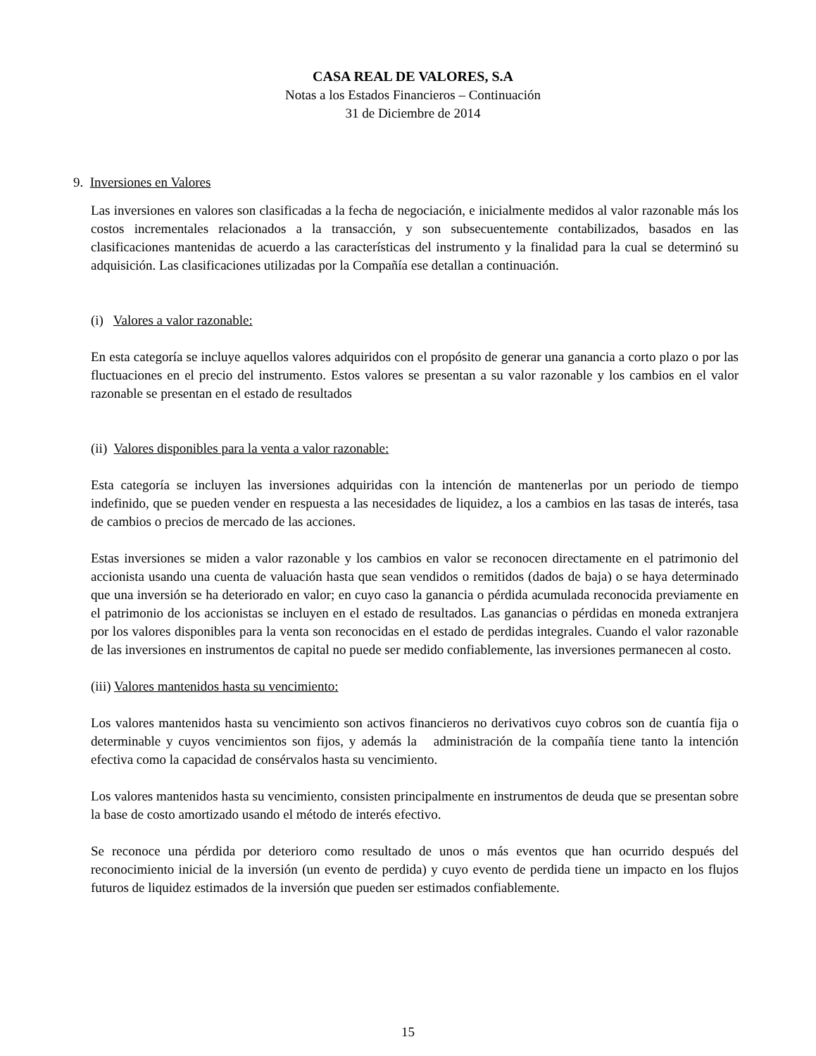CASA REAL DE VALORES, S.A
Notas a los Estados Financieros – Continuación
31 de Diciembre de 2014
9. Inversiones en Valores
Las inversiones en valores son clasificadas a la fecha de negociación, e inicialmente medidos al valor razonable más los costos incrementales relacionados a la transacción, y son subsecuentemente contabilizados, basados en las clasificaciones mantenidas de acuerdo a las características del instrumento y la finalidad para la cual se determinó su adquisición. Las clasificaciones utilizadas por la Compañía ese detallan a continuación.
(i) Valores a valor razonable:
En esta categoría se incluye aquellos valores adquiridos con el propósito de generar una ganancia a corto plazo o por las fluctuaciones en el precio del instrumento. Estos valores se presentan a su valor razonable y los cambios en el valor razonable se presentan en el estado de resultados
(ii) Valores disponibles para la venta a valor razonable:
Esta categoría se incluyen las inversiones adquiridas con la intención de mantenerlas por un periodo de tiempo indefinido, que se pueden vender en respuesta a las necesidades de liquidez, a los a cambios en las tasas de interés, tasa de cambios o precios de mercado de las acciones.
Estas inversiones se miden a valor razonable y los cambios en valor se reconocen directamente en el patrimonio del accionista usando una cuenta de valuación hasta que sean vendidos o remitidos (dados de baja) o se haya determinado que una inversión se ha deteriorado en valor; en cuyo caso la ganancia o pérdida acumulada reconocida previamente en el patrimonio de los accionistas se incluyen en el estado de resultados. Las ganancias o pérdidas en moneda extranjera por los valores disponibles para la venta son reconocidas en el estado de perdidas integrales. Cuando el valor razonable de las inversiones en instrumentos de capital no puede ser medido confiablemente, las inversiones permanecen al costo.
(iii) Valores mantenidos hasta su vencimiento:
Los valores mantenidos hasta su vencimiento son activos financieros no derivativos cuyo cobros son de cuantía fija o determinable y cuyos vencimientos son fijos, y además la administración de la compañía tiene tanto la intención efectiva como la capacidad de consérvalos hasta su vencimiento.
Los valores mantenidos hasta su vencimiento, consisten principalmente en instrumentos de deuda que se presentan sobre la base de costo amortizado usando el método de interés efectivo.
Se reconoce una pérdida por deterioro como resultado de unos o más eventos que han ocurrido después del reconocimiento inicial de la inversión (un evento de perdida) y cuyo evento de perdida tiene un impacto en los flujos futuros de liquidez estimados de la inversión que pueden ser estimados confiablemente.
15